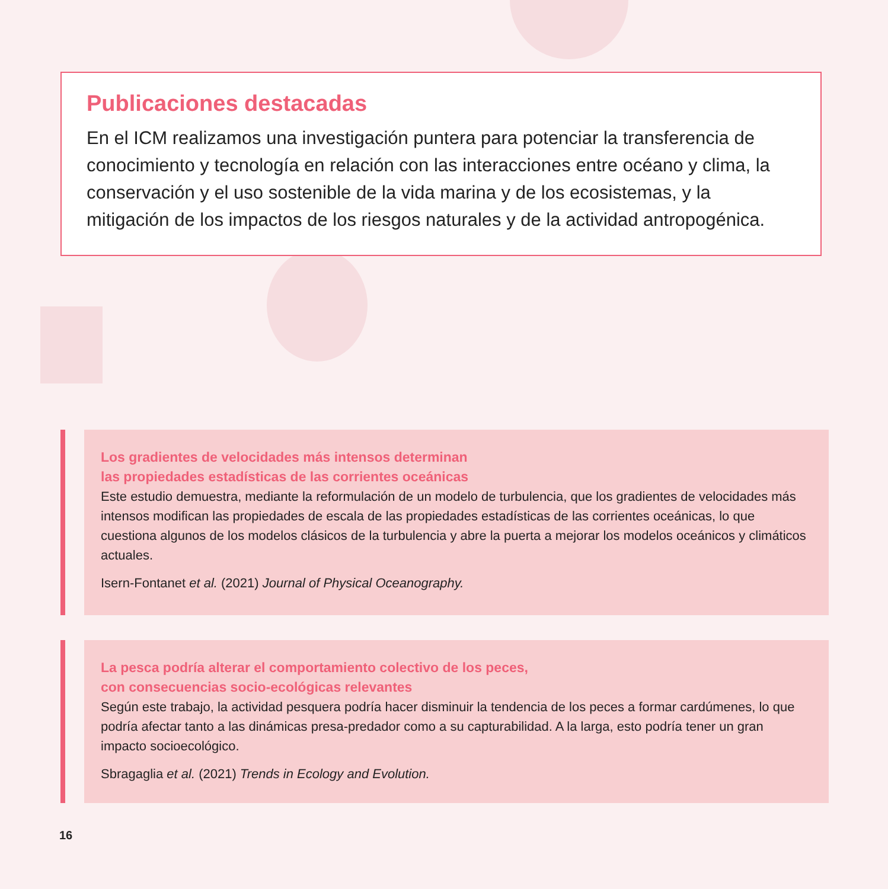Publicaciones destacadas
En el ICM realizamos una investigación puntera para potenciar la transferencia de conocimiento y tecnología en relación con las interacciones entre océano y clima, la conservación y el uso sostenible de la vida marina y de los ecosistemas, y la mitigación de los impactos de los riesgos naturales y de la actividad antropogénica.
Los gradientes de velocidades más intensos determinan
las propiedades estadísticas de las corrientes oceánicas
Este estudio demuestra, mediante la reformulación de un modelo de turbulencia, que los gradientes de velocidades más intensos modifican las propiedades de escala de las propiedades estadísticas de las corrientes oceánicas, lo que cuestiona algunos de los modelos clásicos de la turbulencia y abre la puerta a mejorar los modelos oceánicos y climáticos actuales.
Isern-Fontanet et al. (2021) Journal of Physical Oceanography.
La pesca podría alterar el comportamiento colectivo de los peces,
con consecuencias socio-ecológicas relevantes
Según este trabajo, la actividad pesquera podría hacer disminuir la tendencia de los peces a formar cardúmenes, lo que podría afectar tanto a las dinámicas presa-predador como a su capturabilidad. A la larga, esto podría tener un gran impacto socioecológico.
Sbragaglia et al. (2021) Trends in Ecology and Evolution.
16